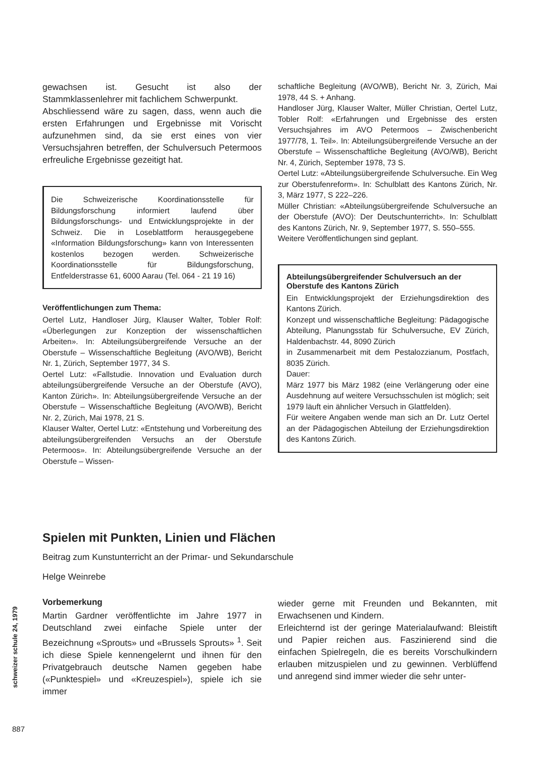gewachsen ist. Gesucht ist also der Stammklassenlehrer mit fachlichem Schwerpunkt.
Abschliessend wäre zu sagen, dass, wenn auch die ersten Erfahrungen und Ergebnisse mit Vorischt aufzunehmen sind, da sie erst eines von vier Versuchsjahren betreffen, der Schulversuch Petermoos erfreuliche Ergebnisse gezeitigt hat.
Die Schweizerische Koordinationsstelle für Bildungsforschung informiert laufend über Bildungsforschungs- und Entwicklungsprojekte in der Schweiz. Die in Loseblattform herausgegebene «Information Bildungsforschung» kann von Interessenten kostenlos bezogen werden. Schweizerische Koordinationsstelle für Bildungsforschung, Entfelderstrasse 61, 6000 Aarau (Tel. 064 - 21 19 16)
Veröffentlichungen zum Thema:
Oertel Lutz, Handloser Jürg, Klauser Walter, Tobler Rolf: «Überlegungen zur Konzeption der wissenschaftlichen Arbeiten». In: Abteilungsübergreifende Versuche an der Oberstufe – Wissenschaftliche Begleitung (AVO/WB), Bericht Nr. 1, Zürich, September 1977, 34 S.
Oertel Lutz: «Fallstudie. Innovation und Evaluation durch abteilungsübergreifende Versuche an der Oberstufe (AVO), Kanton Zürich». In: Abteilungsübergreifende Versuche an der Oberstufe – Wissenschaftliche Begleitung (AVO/WB), Bericht Nr. 2, Zürich, Mai 1978, 21 S.
Klauser Walter, Oertel Lutz: «Entstehung und Vorbereitung des abteilungsübergreifenden Versuchs an der Oberstufe Petermoos». In: Abteilungsübergreifende Versuche an der Oberstufe – Wissen-
schaftliche Begleitung (AVO/WB), Bericht Nr. 3, Zürich, Mai 1978, 44 S. + Anhang.
Handloser Jürg, Klauser Walter, Müller Christian, Oertel Lutz, Tobler Rolf: «Erfahrungen und Ergebnisse des ersten Versuchsjahres im AVO Petermoos – Zwischenbericht 1977/78, 1. Teil». In: Abteilungsübergreifende Versuche an der Oberstufe – Wissenschaftliche Begleitung (AVO/WB), Bericht Nr. 4, Zürich, September 1978, 73 S.
Oertel Lutz: «Abteilungsübergreifende Schulversuche. Ein Weg zur Oberstufenreform». In: Schulblatt des Kantons Zürich, Nr. 3, März 1977, S 222–226.
Müller Christian: «Abteilungsübergreifende Schulversuche an der Oberstufe (AVO): Der Deutschunterricht». In: Schulblatt des Kantons Zürich, Nr. 9, September 1977, S. 550–555.
Weitere Veröffentlichungen sind geplant.
Abteilungsübergreifender Schulversuch an der Oberstufe des Kantons Zürich
Ein Entwicklungsprojekt der Erziehungsdirektion des Kantons Zürich.
Konzept und wissenschaftliche Begleitung: Pädagogische Abteilung, Planungsstab für Schulversuche, EV Zürich, Haldenbachstr. 44, 8090 Zürich
in Zusammenarbeit mit dem Pestalozzianum, Postfach, 8035 Zürich.
Dauer:
März 1977 bis März 1982 (eine Verlängerung oder eine Ausdehnung auf weitere Versuchsschulen ist möglich; seit 1979 läuft ein ähnlicher Versuch in Glattfelden).
Für weitere Angaben wende man sich an Dr. Lutz Oertel an der Pädagogischen Abteilung der Erziehungsdirektion des Kantons Zürich.
Spielen mit Punkten, Linien und Flächen
Beitrag zum Kunstunterricht an der Primar- und Sekundarschule
Helge Weinrebe
Vorbemerkung
Martin Gardner veröffentlichte im Jahre 1977 in Deutschland zwei einfache Spiele unter der Bezeichnung «Sprouts» und «Brussels Sprouts» <sup>1</sup>. Seit ich diese Spiele kennengelernt und ihnen für den Privatgebrauch deutsche Namen gegeben habe («Punktespiel» und «Kreuzespiel»), spiele ich sie immer
wieder gerne mit Freunden und Bekannten, mit Erwachsenen und Kindern.
Erleichternd ist der geringe Materialaufwand: Bleistift und Papier reichen aus. Faszinierend sind die einfachen Spielregeln, die es bereits Vorschulkindern erlauben mitzuspielen und zu gewinnen. Verblüffend und anregend sind immer wieder die sehr unter-
schweizer schule 24, 1979
887